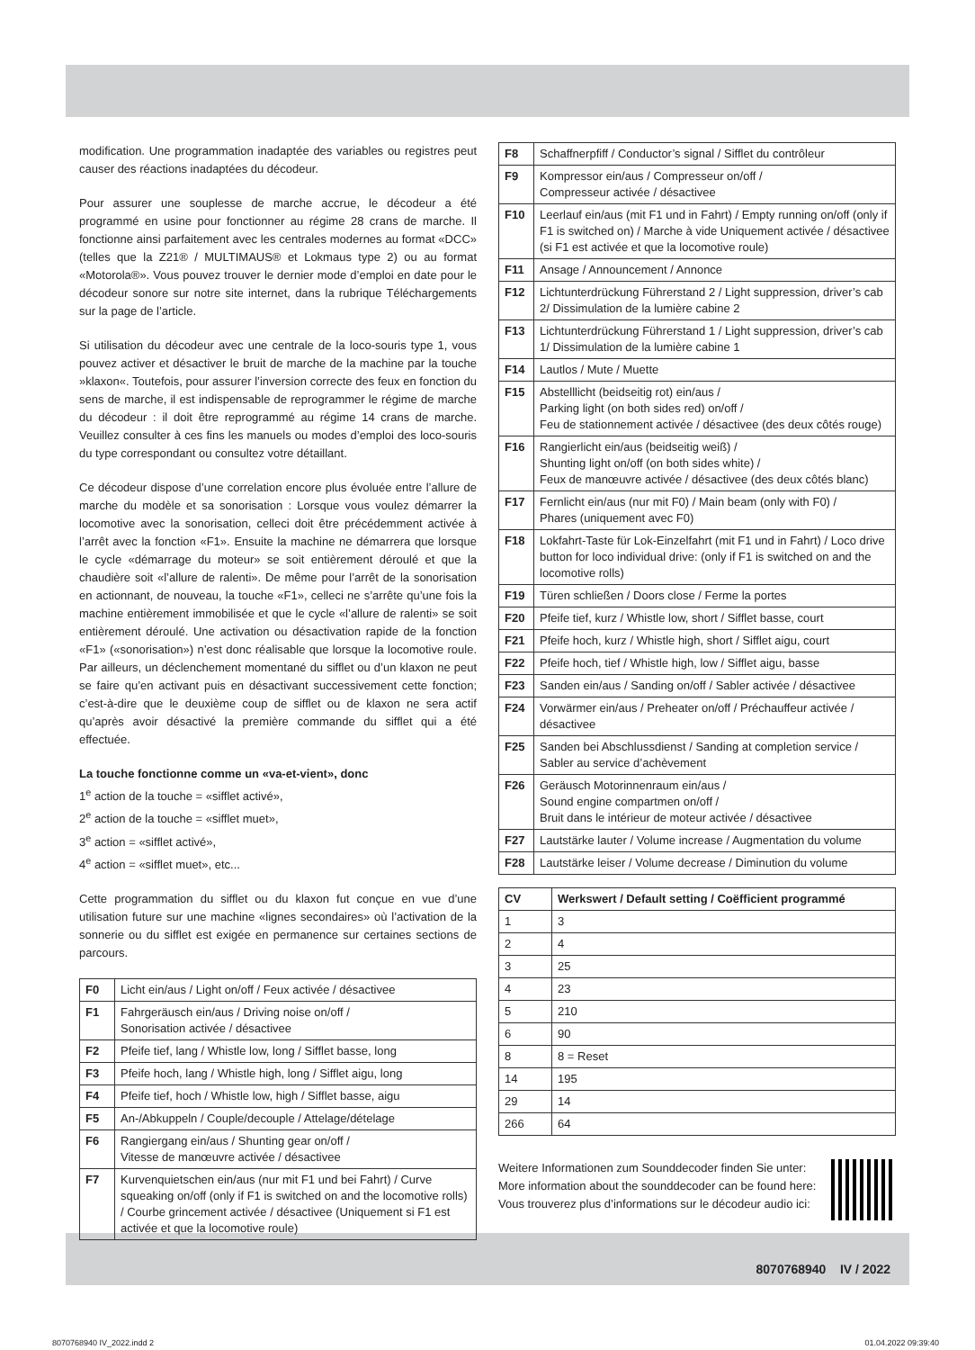modification. Une programmation inadaptée des variables ou registres peut causer des réactions inadaptées du décodeur.
Pour assurer une souplesse de marche accrue, le décodeur a été programmé en usine pour fonctionner au régime 28 crans de marche. Il fonctionne ainsi parfaitement avec les centrales modernes au format «DCC» (telles que la Z21® / MULTIMAUS® et Lokmaus type 2) ou au format «Motorola®». Vous pouvez trouver le dernier mode d’emploi en date pour le décodeur sonore sur notre site internet, dans la rubrique Téléchargements sur la page de l’article.
Si utilisation du décodeur avec une centrale de la loco-souris type 1, vous pouvez activer et désactiver le bruit de marche de la machine par la touche »klaxon«. Toutefois, pour assurer l’inversion correcte des feux en fonction du sens de marche, il est indispensable de reprogrammer le régime de marche du décodeur : il doit être reprogrammé au régime 14 crans de marche. Veuillez consulter à ces fins les manuels ou modes d’emploi des loco-souris du type correspondant ou consultez votre détaillant.
Ce décodeur dispose d’une correlation encore plus évoluée entre l’allure de marche du modèle et sa sonorisation : Lorsque vous voulez démarrer la locomotive avec la sonorisation, celleci doit être précédemment activée à l’arrêt avec la fonction «F1». Ensuite la machine ne démarrera que lorsque le cycle «démarrage du moteur» se soit entièrement déroulé et que la chaudière soit «l’allure de ralenti». De même pour l’arrêt de la sonorisation en actionnant, de nouveau, la touche «F1», celleci ne s’arrête qu’une fois la machine entièrement immobilisée et que le cycle «l’allure de ralenti» se soit entièrement déroulé. Une activation ou désactivation rapide de la fonction «F1» («sonorisation») n’est donc réalisable que lorsque la locomotive roule. Par ailleurs, un déclenchement momentané du sifflet ou d’un klaxon ne peut se faire qu’en activant puis en désactivant successivement cette fonction; c’est-à-dire que le deuxième coup de sifflet ou de klaxon ne sera actif qu’après avoir désactivé la première commande du sifflet qui a été effectuée.
La touche fonctionne comme un «va-et-vient», donc
1<sup>e</sup> action de la touche = «sifflet activé»,
2<sup>e</sup> action de la touche = «sifflet muet»,
3<sup>e</sup> action = «sifflet activé»,
4<sup>e</sup> action = «sifflet muet», etc...
Cette programmation du sifflet ou du klaxon fut conçue en vue d’une utilisation future sur une machine «lignes secondaires» où l’activation de la sonnerie ou du sifflet est exigée en permanence sur certaines sections de parcours.
| F0 | Licht ein/aus / Light on/off / Feux activée / désactivee |
| F1 | Fahrgeräusch ein/aus / Driving noise on/off / Sonorisation activée / désactivee |
| F2 | Pfeife tief, lang / Whistle low, long / Sifflet basse, long |
| F3 | Pfeife hoch, lang / Whistle high, long / Sifflet aigu, long |
| F4 | Pfeife tief, hoch / Whistle low, high / Sifflet basse, aigu |
| F5 | An-/Abkuppeln / Couple/decouple / Attelage/dételage |
| F6 | Rangiergang ein/aus / Shunting gear on/off / Vitesse de manœuvre activée / désactivee |
| F7 | Kurvenquietschen ein/aus (nur mit F1 und bei Fahrt) / Curve squeaking on/off (only if F1 is switched on and the locomotive rolls) / Courbe grincement activée / désactivee (Uniquement si F1 est activée et que la locomotive roule) |
| F8 | Schaffnerpfiff / Conductor’s signal / Sifflet du contrôleur |
| F9 | Kompressor ein/aus / Compresseur on/off / Compresseur activée / désactivee |
| F10 | Leerlauf ein/aus (mit F1 und in Fahrt) / Empty running on/off (only if F1 is switched on) / Marche à vide Uniquement activée / désactivee (si F1 est activée et que la locomotive roule) |
| F11 | Ansage / Announcement / Annonce |
| F12 | Lichtunterdrückung Führerstand 2 / Light suppression, driver’s cab 2/ Dissimulation de la lumière cabine 2 |
| F13 | Lichtunterdrückung Führerstand 1 / Light suppression, driver’s cab 1/ Dissimulation de la lumière cabine 1 |
| F14 | Lautlos / Mute / Muette |
| F15 | Abstelllicht (beidseitig rot) ein/aus / Parking light (on both sides red) on/off / Feu de stationnement activée / désactivee (des deux côtés rouge) |
| F16 | Rangierlicht ein/aus (beidseitig weiß) / Shunting light on/off (on both sides white) / Feux de manœuvre activée / désactivee (des deux côtés blanc) |
| F17 | Fernlicht ein/aus (nur mit F0) / Main beam (only with F0) / Phares (uniquement avec F0) |
| F18 | Lokfahrt-Taste für Lok-Einzelfahrt (mit F1 und in Fahrt) / Loco drive button for loco individual drive: (only if F1 is switched on and the locomotive rolls) |
| F19 | Türen schließen / Doors close / Ferme la portes |
| F20 | Pfeife tief, kurz / Whistle low, short / Sifflet basse, court |
| F21 | Pfeife hoch, kurz / Whistle high, short / Sifflet aigu, court |
| F22 | Pfeife hoch, tief / Whistle high, low / Sifflet aigu, basse |
| F23 | Sanden ein/aus / Sanding on/off / Sabler activée / désactivee |
| F24 | Vorwärmer ein/aus / Preheater on/off / Préchauffeur activée / désactivee |
| F25 | Sanden bei Abschlussdienst / Sanding at completion service / Sabler au service d’achèvement |
| F26 | Geräusch Motorinnenraum ein/aus / Sound engine compartmen on/off / Bruit dans le intérieur de moteur activée / désactivee |
| F27 | Lautstärke lauter / Volume increase / Augmentation du volume |
| F28 | Lautstärke leiser / Volume decrease / Diminution du volume |
| CV | Werkswert / Default setting / Coëfficient programmé |
| --- | --- |
| 1 | 3 |
| 2 | 4 |
| 3 | 25 |
| 4 | 23 |
| 5 | 210 |
| 6 | 90 |
| 8 | 8 = Reset |
| 14 | 195 |
| 29 | 14 |
| 266 | 64 |
Weitere Informationen zum Sounddecoder finden Sie unter:
More information about the sounddecoder can be found here:
Vous trouverez plus d’informations sur le décodeur audio ici:
8070768940 IV / 2022
8070768940 IV_2022.indd 2 01.04.2022 09:39:40